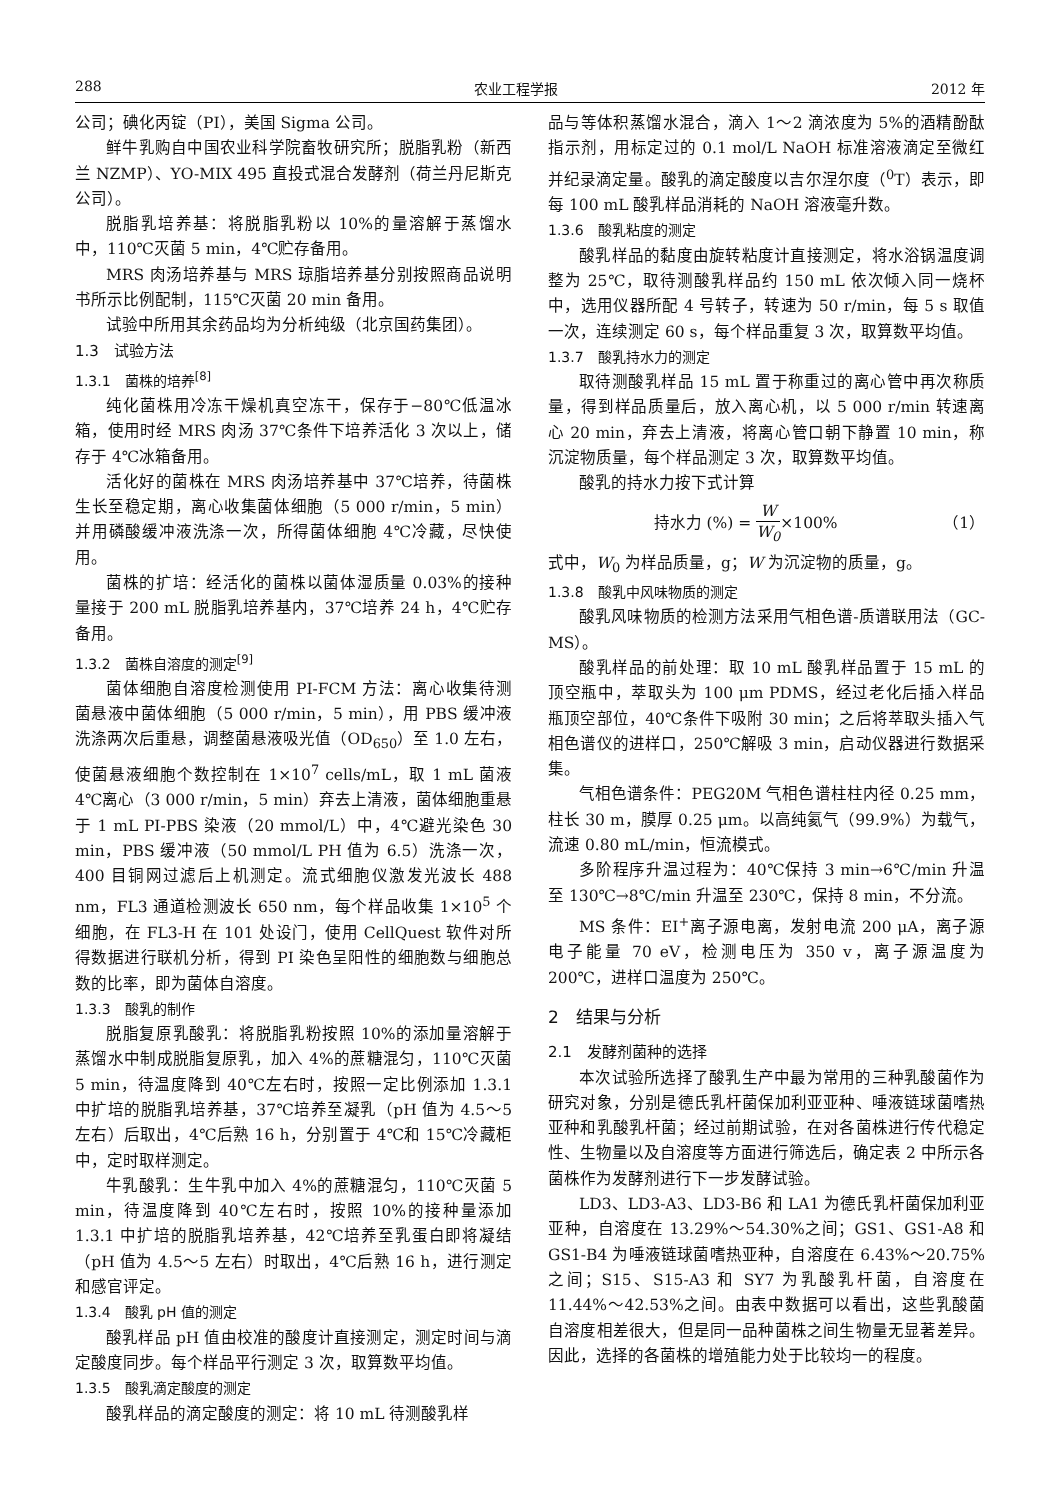288 农业工程学报 2012 年
公司；碘化丙锭（PI），美国 Sigma 公司。
鲜牛乳购自中国农业科学院畜牧研究所；脱脂乳粉（新西兰 NZMP）、YO-MIX 495 直投式混合发酵剂（荷兰丹尼斯克公司）。
脱脂乳培养基：将脱脂乳粉以 10%的量溶解于蒸馏水中，110℃灭菌 5 min，4℃贮存备用。
MRS 肉汤培养基与 MRS 琼脂培养基分别按照商品说明书所示比例配制，115℃灭菌 20 min 备用。
试验中所用其余药品均为分析纯级（北京国药集团）。
1.3　试验方法
1.3.1　菌株的培养<sup>[8]</sup>
纯化菌株用冷冻干燥机真空冻干，保存于−80℃低温冰箱，使用时经 MRS 肉汤 37℃条件下培养活化 3 次以上，储存于 4℃冰箱备用。
活化好的菌株在 MRS 肉汤培养基中 37℃培养，待菌株生长至稳定期，离心收集菌体细胞（5 000 r/min，5 min）并用磷酸缓冲液洗涤一次，所得菌体细胞 4℃冷藏，尽快使用。
菌株的扩培：经活化的菌株以菌体湿质量 0.03%的接种量接于 200 mL 脱脂乳培养基内，37℃培养 24 h，4℃贮存备用。
1.3.2　菌株自溶度的测定<sup>[9]</sup>
菌体细胞自溶度检测使用 PI-FCM 方法：离心收集待测菌悬液中菌体细胞（5 000 r/min，5 min），用 PBS 缓冲液洗涤两次后重悬，调整菌悬液吸光值（OD<sub>650</sub>）至 1.0 左右，使菌悬液细胞个数控制在 1×10<sup>7</sup> cells/mL，取 1 mL 菌液 4℃离心（3 000 r/min，5 min）弃去上清液，菌体细胞重悬于 1 mL PI-PBS 染液（20 mmol/L）中，4℃避光染色 30 min，PBS 缓冲液（50 mmol/L PH 值为 6.5）洗涤一次，400 目铜网过滤后上机测定。流式细胞仪激发光波长 488 nm，FL3 通道检测波长 650 nm，每个样品收集 1×10<sup>5</sup> 个细胞，在 FL3-H 在 101 处设门，使用 CellQuest 软件对所得数据进行联机分析，得到 PI 染色呈阳性的细胞数与细胞总数的比率，即为菌体自溶度。
1.3.3　酸乳的制作
脱脂复原乳酸乳：将脱脂乳粉按照 10%的添加量溶解于蒸馏水中制成脱脂复原乳，加入 4%的蔗糖混匀，110℃灭菌 5 min，待温度降到 40℃左右时，按照一定比例添加 1.3.1 中扩培的脱脂乳培养基，37℃培养至凝乳（pH 值为 4.5～5 左右）后取出，4℃后熟 16 h，分别置于 4℃和 15℃冷藏柜中，定时取样测定。
牛乳酸乳：生牛乳中加入 4%的蔗糖混匀，110℃灭菌 5 min，待温度降到 40℃左右时，按照 10%的接种量添加 1.3.1 中扩培的脱脂乳培养基，42℃培养至乳蛋白即将凝结（pH 值为 4.5～5 左右）时取出，4℃后熟 16 h，进行测定和感官评定。
1.3.4　酸乳 pH 值的测定
酸乳样品 pH 值由校准的酸度计直接测定，测定时间与滴定酸度同步。每个样品平行测定 3 次，取算数平均值。
1.3.5　酸乳滴定酸度的测定
酸乳样品的滴定酸度的测定：将 10 mL 待测酸乳样
品与等体积蒸馏水混合，滴入 1～2 滴浓度为 5%的酒精酚酞指示剂，用标定过的 0.1 mol/L NaOH 标准溶液滴定至微红并纪录滴定量。酸乳的滴定酸度以吉尔涅尔度（<sup>0</sup>T）表示，即每 100 mL 酸乳样品消耗的 NaOH 溶液毫升数。
1.3.6　酸乳粘度的测定
酸乳样品的黏度由旋转粘度计直接测定，将水浴锅温度调整为 25℃，取待测酸乳样品约 150 mL 依次倾入同一烧杯中，选用仪器所配 4 号转子，转速为 50 r/min，每 5 s 取值一次，连续测定 60 s，每个样品重复 3 次，取算数平均值。
1.3.7　酸乳持水力的测定
取待测酸乳样品 15 mL 置于称重过的离心管中再次称质量，得到样品质量后，放入离心机，以 5 000 r/min 转速离心 20 min，弃去上清液，将离心管口朝下静置 10 min，称沉淀物质量，每个样品测定 3 次，取算数平均值。
酸乳的持水力按下式计算
持水力 (%) = W W<sub>0</sub>×100% （1）
式中，W<sub>0</sub> 为样品质量，g；W 为沉淀物的质量，g。
1.3.8　酸乳中风味物质的测定
酸乳风味物质的检测方法采用气相色谱-质谱联用法（GC-MS）。
酸乳样品的前处理：取 10 mL 酸乳样品置于 15 mL 的顶空瓶中，萃取头为 100 μm PDMS，经过老化后插入样品瓶顶空部位，40℃条件下吸附 30 min；之后将萃取头插入气相色谱仪的进样口，250℃解吸 3 min，启动仪器进行数据采集。
气相色谱条件：PEG20M 气相色谱柱柱内径 0.25 mm，柱长 30 m，膜厚 0.25 μm。以高纯氦气（99.9%）为载气，流速 0.80 mL/min，恒流模式。
多阶程序升温过程为：40℃保持 3 min→6℃/min 升温至 130℃→8℃/min 升温至 230℃，保持 8 min，不分流。
MS 条件：EI<sup>+</sup>离子源电离，发射电流 200 μA，离子源电子能量 70 eV，检测电压为 350 v，离子源温度为 200℃，进样口温度为 250℃。
2　结果与分析
2.1　发酵剂菌种的选择
本次试验所选择了酸乳生产中最为常用的三种乳酸菌作为研究对象，分别是德氏乳杆菌保加利亚亚种、唾液链球菌嗜热亚种和乳酸乳杆菌；经过前期试验，在对各菌株进行传代稳定性、生物量以及自溶度等方面进行筛选后，确定表 2 中所示各菌株作为发酵剂进行下一步发酵试验。
LD3、LD3-A3、LD3-B6 和 LA1 为德氏乳杆菌保加利亚亚种，自溶度在 13.29%～54.30%之间；GS1、GS1-A8 和 GS1-B4 为唾液链球菌嗜热亚种，自溶度在 6.43%～20.75%之间；S15、S15-A3 和 SY7 为乳酸乳杆菌，自溶度在 11.44%～42.53%之间。由表中数据可以看出，这些乳酸菌自溶度相差很大，但是同一品种菌株之间生物量无显著差异。因此，选择的各菌株的增殖能力处于比较均一的程度。